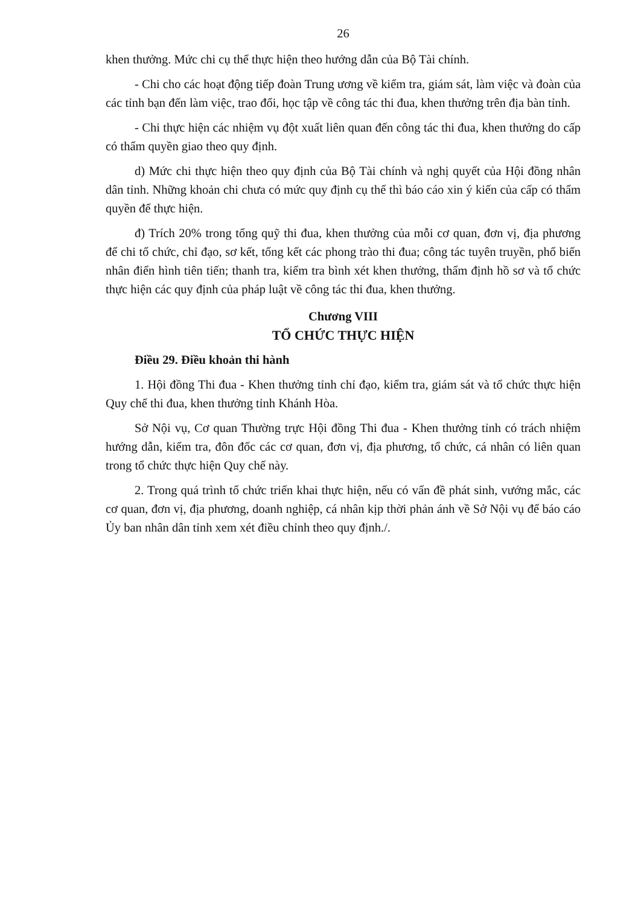26
khen thưởng. Mức chi cụ thể thực hiện theo hướng dẫn của Bộ Tài chính.
- Chi cho các hoạt động tiếp đoàn Trung ương về kiểm tra, giám sát, làm việc và đoàn của các tỉnh bạn đến làm việc, trao đổi, học tập về công tác thi đua, khen thưởng trên địa bàn tỉnh.
- Chi thực hiện các nhiệm vụ đột xuất liên quan đến công tác thi đua, khen thưởng do cấp có thẩm quyền giao theo quy định.
d) Mức chi thực hiện theo quy định của Bộ Tài chính và nghị quyết của Hội đồng nhân dân tỉnh. Những khoản chi chưa có mức quy định cụ thể thì báo cáo xin ý kiến của cấp có thẩm quyền để thực hiện.
đ) Trích 20% trong tổng quỹ thi đua, khen thưởng của mỗi cơ quan, đơn vị, địa phương để chi tổ chức, chỉ đạo, sơ kết, tổng kết các phong trào thi đua; công tác tuyên truyền, phổ biến nhân điển hình tiên tiến; thanh tra, kiểm tra bình xét khen thưởng, thẩm định hồ sơ và tổ chức thực hiện các quy định của pháp luật về công tác thi đua, khen thưởng.
Chương VIII
TỔ CHỨC THỰC HIỆN
Điều 29. Điều khoản thi hành
1. Hội đồng Thi đua - Khen thưởng tỉnh chỉ đạo, kiểm tra, giám sát và tổ chức thực hiện Quy chế thi đua, khen thưởng tỉnh Khánh Hòa.
Sở Nội vụ, Cơ quan Thường trực Hội đồng Thi đua - Khen thưởng tỉnh có trách nhiệm hướng dẫn, kiểm tra, đôn đốc các cơ quan, đơn vị, địa phương, tổ chức, cá nhân có liên quan trong tổ chức thực hiện Quy chế này.
2. Trong quá trình tổ chức triển khai thực hiện, nếu có vấn đề phát sinh, vướng mắc, các cơ quan, đơn vị, địa phương, doanh nghiệp, cá nhân kịp thời phản ánh về Sở Nội vụ để báo cáo Ủy ban nhân dân tỉnh xem xét điều chỉnh theo quy định./.